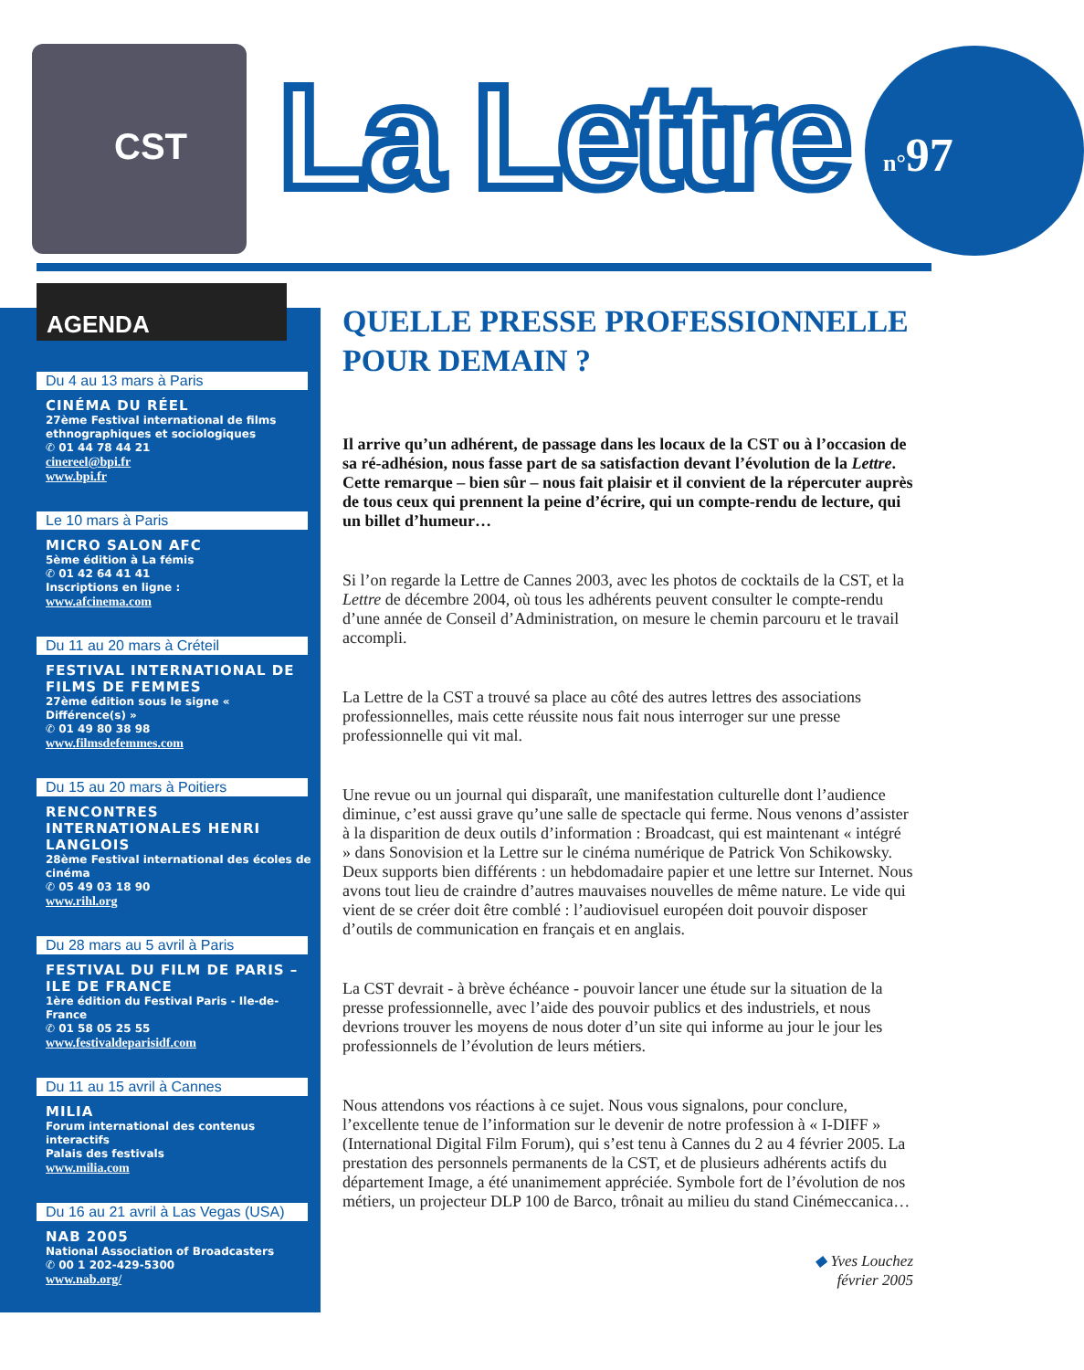CST
La Lettre n°97
AGENDA
Du 4 au 13 mars à Paris
CINÉMA DU RÉEL
27ème Festival international de films ethnographiques et sociologiques
✆ 01 44 78 44 21
cinereel@bpi.fr
www.bpi.fr
Le 10 mars à Paris
MICRO SALON AFC
5ème édition à La fémis
✆ 01 42 64 41 41
Inscriptions en ligne :
www.afcinema.com
Du 11 au 20 mars à Créteil
FESTIVAL INTERNATIONAL DE FILMS DE FEMMES
27ème édition sous le signe « Différence(s) »
✆ 01 49 80 38 98
www.filmsdefemmes.com
Du 15 au 20 mars à Poitiers
RENCONTRES INTERNATIONALES HENRI LANGLOIS
28ème Festival international des écoles de cinéma
✆ 05 49 03 18 90
www.rihl.org
Du 28 mars au 5 avril à Paris
FESTIVAL DU FILM DE PARIS – ILE DE FRANCE
1ère édition du Festival Paris - Ile-de-France
✆ 01 58 05 25 55
www.festivaldeparisidf.com
Du 11 au 15 avril à Cannes
MILIA
Forum international des contenus interactifs
Palais des festivals
www.milia.com
Du 16 au 21 avril à Las Vegas (USA)
NAB 2005
National Association of Broadcasters
✆ 00 1 202-429-5300
www.nab.org/
QUELLE PRESSE PROFESSIONNELLE POUR DEMAIN ?
Il arrive qu’un adhérent, de passage dans les locaux de la CST ou à l’occasion de sa ré-adhésion, nous fasse part de sa satisfaction devant l’évolution de la Lettre. Cette remarque – bien sûr – nous fait plaisir et il convient de la répercuter auprès de tous ceux qui prennent la peine d’écrire, qui un compte-rendu de lecture, qui un billet d’humeur…
Si l’on regarde la Lettre de Cannes 2003, avec les photos de cocktails de la CST, et la Lettre de décembre 2004, où tous les adhérents peuvent consulter le compte-rendu d’une année de Conseil d’Administration, on mesure le chemin parcouru et le travail accompli.
La Lettre de la CST a trouvé sa place au côté des autres lettres des associations professionnelles, mais cette réussite nous fait nous interroger sur une presse professionnelle qui vit mal.
Une revue ou un journal qui disparaît, une manifestation culturelle dont l’audience diminue, c’est aussi grave qu’une salle de spectacle qui ferme. Nous venons d’assister à la disparition de deux outils d’information : Broadcast, qui est maintenant « intégré » dans Sonovision et la Lettre sur le cinéma numérique de Patrick Von Schikowsky. Deux supports bien différents : un hebdomadaire papier et une lettre sur Internet. Nous avons tout lieu de craindre d’autres mauvaises nouvelles de même nature. Le vide qui vient de se créer doit être comblé : l’audiovisuel européen doit pouvoir disposer d’outils de communication en français et en anglais.
La CST devrait - à brève échéance - pouvoir lancer une étude sur la situation de la presse professionnelle, avec l’aide des pouvoir publics et des industriels, et nous devrions trouver les moyens de nous doter d’un site qui informe au jour le jour les professionnels de l’évolution de leurs métiers.
Nous attendons vos réactions à ce sujet. Nous vous signalons, pour conclure, l’excellente tenue de l’information sur le devenir de notre profession à « I-DIFF » (International Digital Film Forum), qui s’est tenu à Cannes du 2 au 4 février 2005. La prestation des personnels permanents de la CST, et de plusieurs adhérents actifs du département Image, a été unanimement appréciée. Symbole fort de l’évolution de nos métiers, un projecteur DLP 100 de Barco, trônait au milieu du stand Cinémeccanica…
◆ Yves Louchez
février 2005